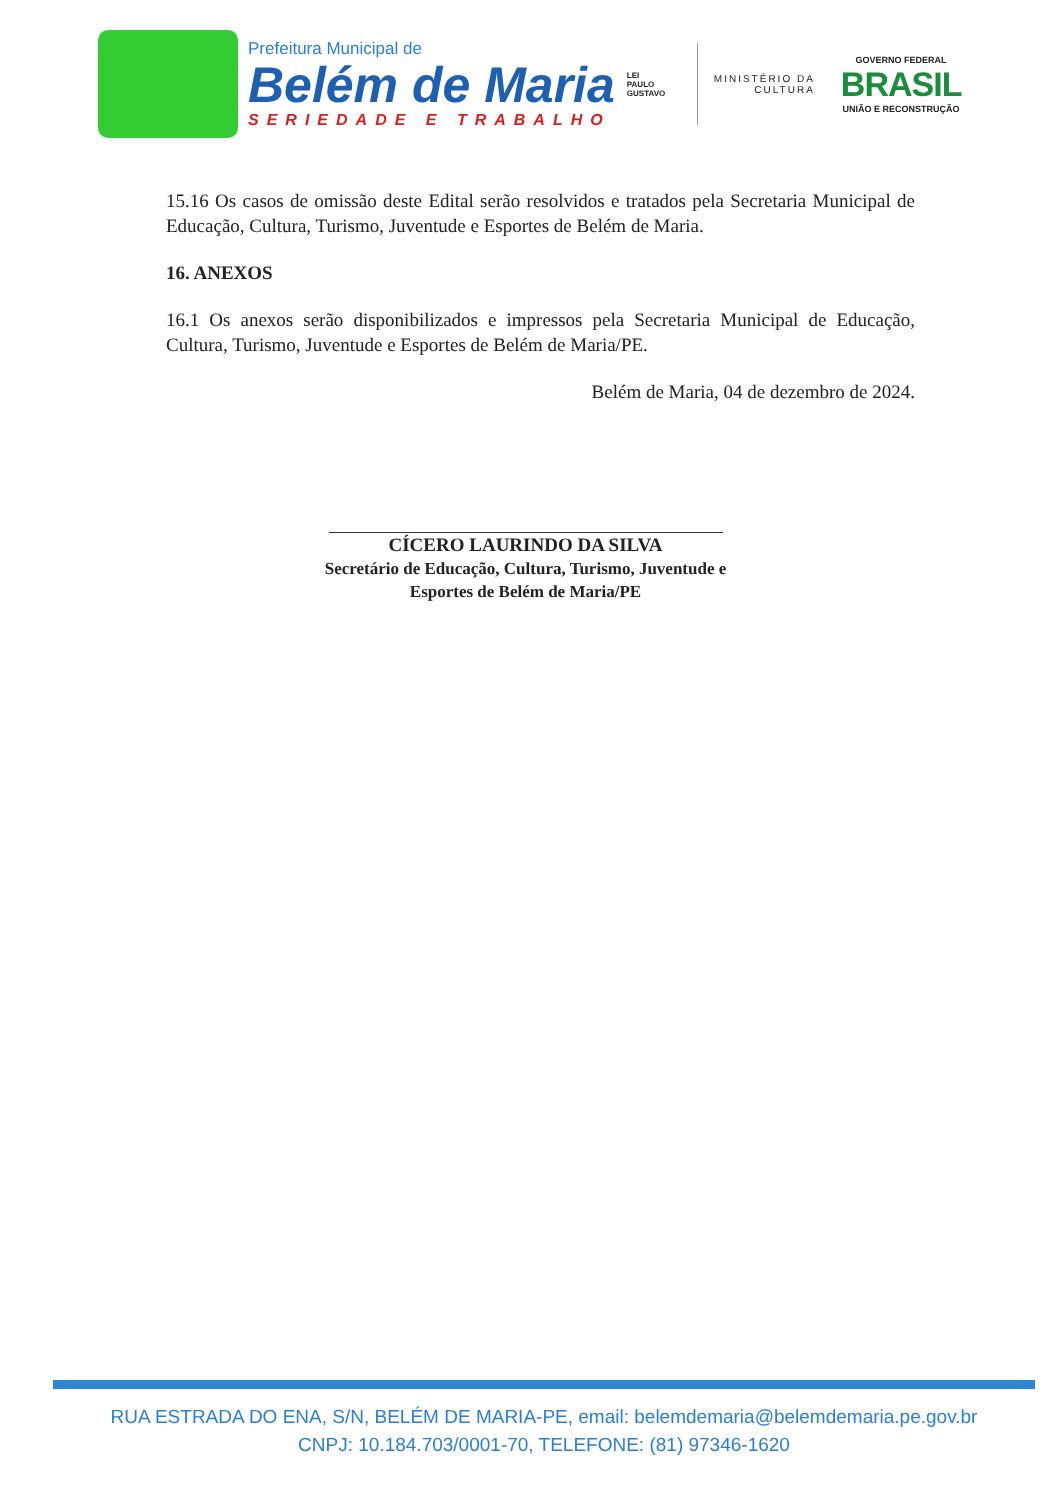Prefeitura Municipal de
Belém de Maria
SERIEDADE E TRABALHO
LEI
PAULO
GUSTAVO
MINISTÉRIO DA
CULTURA
GOVERNO FEDERAL
BRASIL
UNIÃO E RECONSTRUÇÃO
15.16 Os casos de omissão deste Edital serão resolvidos e tratados pela Secretaria Municipal de Educação, Cultura, Turismo, Juventude e Esportes de Belém de Maria.
16. ANEXOS
16.1 Os anexos serão disponibilizados e impressos pela Secretaria Municipal de Educação, Cultura, Turismo, Juventude e Esportes de Belém de Maria/PE.
Belém de Maria, 04 de dezembro de 2024.
CÍCERO LAURINDO DA SILVA
Secretário de Educação, Cultura, Turismo, Juventude e
Esportes de Belém de Maria/PE
RUA ESTRADA DO ENA, S/N, BELÉM DE MARIA-PE, email: belemdemaria@belemdemaria.pe.gov.br
CNPJ: 10.184.703/0001-70, TELEFONE: (81) 97346-1620